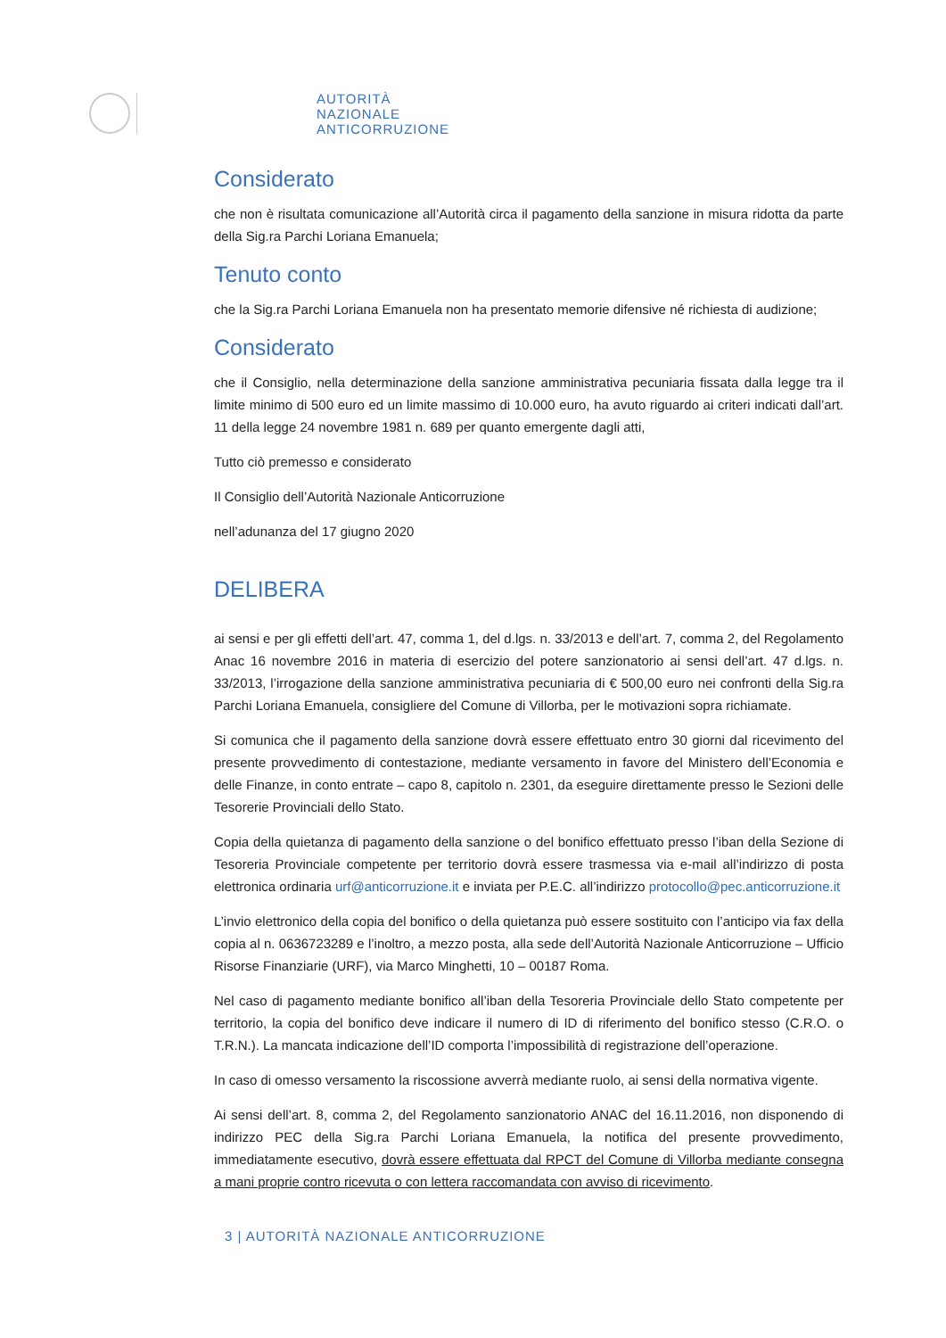AUTORITÀ
NAZIONALE
ANTICORRUZIONE
Considerato
che non è risultata comunicazione all’Autorità circa il pagamento della sanzione in misura ridotta da parte della Sig.ra Parchi Loriana Emanuela;
Tenuto conto
che la Sig.ra Parchi Loriana Emanuela non ha presentato memorie difensive né richiesta di audizione;
Considerato
che il Consiglio, nella determinazione della sanzione amministrativa pecuniaria fissata dalla legge tra il limite minimo di 500 euro ed un limite massimo di 10.000 euro, ha avuto riguardo ai criteri indicati dall’art. 11 della legge 24 novembre 1981 n. 689 per quanto emergente dagli atti,
Tutto ciò premesso e considerato
Il Consiglio dell’Autorità Nazionale Anticorruzione
nell’adunanza del 17 giugno 2020
DELIBERA
ai sensi e per gli effetti dell’art. 47, comma 1, del d.lgs. n. 33/2013 e dell’art. 7, comma 2, del Regolamento Anac 16 novembre 2016 in materia di esercizio del potere sanzionatorio ai sensi dell’art. 47 d.lgs. n. 33/2013, l’irrogazione della sanzione amministrativa pecuniaria di € 500,00 euro nei confronti della Sig.ra Parchi Loriana Emanuela, consigliere del Comune di Villorba, per le motivazioni sopra richiamate.
Si comunica che il pagamento della sanzione dovrà essere effettuato entro 30 giorni dal ricevimento del presente provvedimento di contestazione, mediante versamento in favore del Ministero dell’Economia e delle Finanze, in conto entrate – capo 8, capitolo n. 2301, da eseguire direttamente presso le Sezioni delle Tesorerie Provinciali dello Stato.
Copia della quietanza di pagamento della sanzione o del bonifico effettuato presso l’iban della Sezione di Tesoreria Provinciale competente per territorio dovrà essere trasmessa via e-mail all’indirizzo di posta elettronica ordinaria urf@anticorruzione.it e inviata per P.E.C. all’indirizzo protocollo@pec.anticorruzione.it
L’invio elettronico della copia del bonifico o della quietanza può essere sostituito con l’anticipo via fax della copia al n. 0636723289 e l’inoltro, a mezzo posta, alla sede dell’Autorità Nazionale Anticorruzione – Ufficio Risorse Finanziarie (URF), via Marco Minghetti, 10 – 00187 Roma.
Nel caso di pagamento mediante bonifico all’iban della Tesoreria Provinciale dello Stato competente per territorio, la copia del bonifico deve indicare il numero di ID di riferimento del bonifico stesso (C.R.O. o T.R.N.). La mancata indicazione dell’ID comporta l’impossibilità di registrazione dell’operazione.
In caso di omesso versamento la riscossione avverrà mediante ruolo, ai sensi della normativa vigente.
Ai sensi dell’art. 8, comma 2, del Regolamento sanzionatorio ANAC del 16.11.2016, non disponendo di indirizzo PEC della Sig.ra Parchi Loriana Emanuela, la notifica del presente provvedimento, immediatamente esecutivo, dovrà essere effettuata dal RPCT del Comune di Villorba mediante consegna a mani proprie contro ricevuta o con lettera raccomandata con avviso di ricevimento.
3 | AUTORITÀ NAZIONALE ANTICORRUZIONE